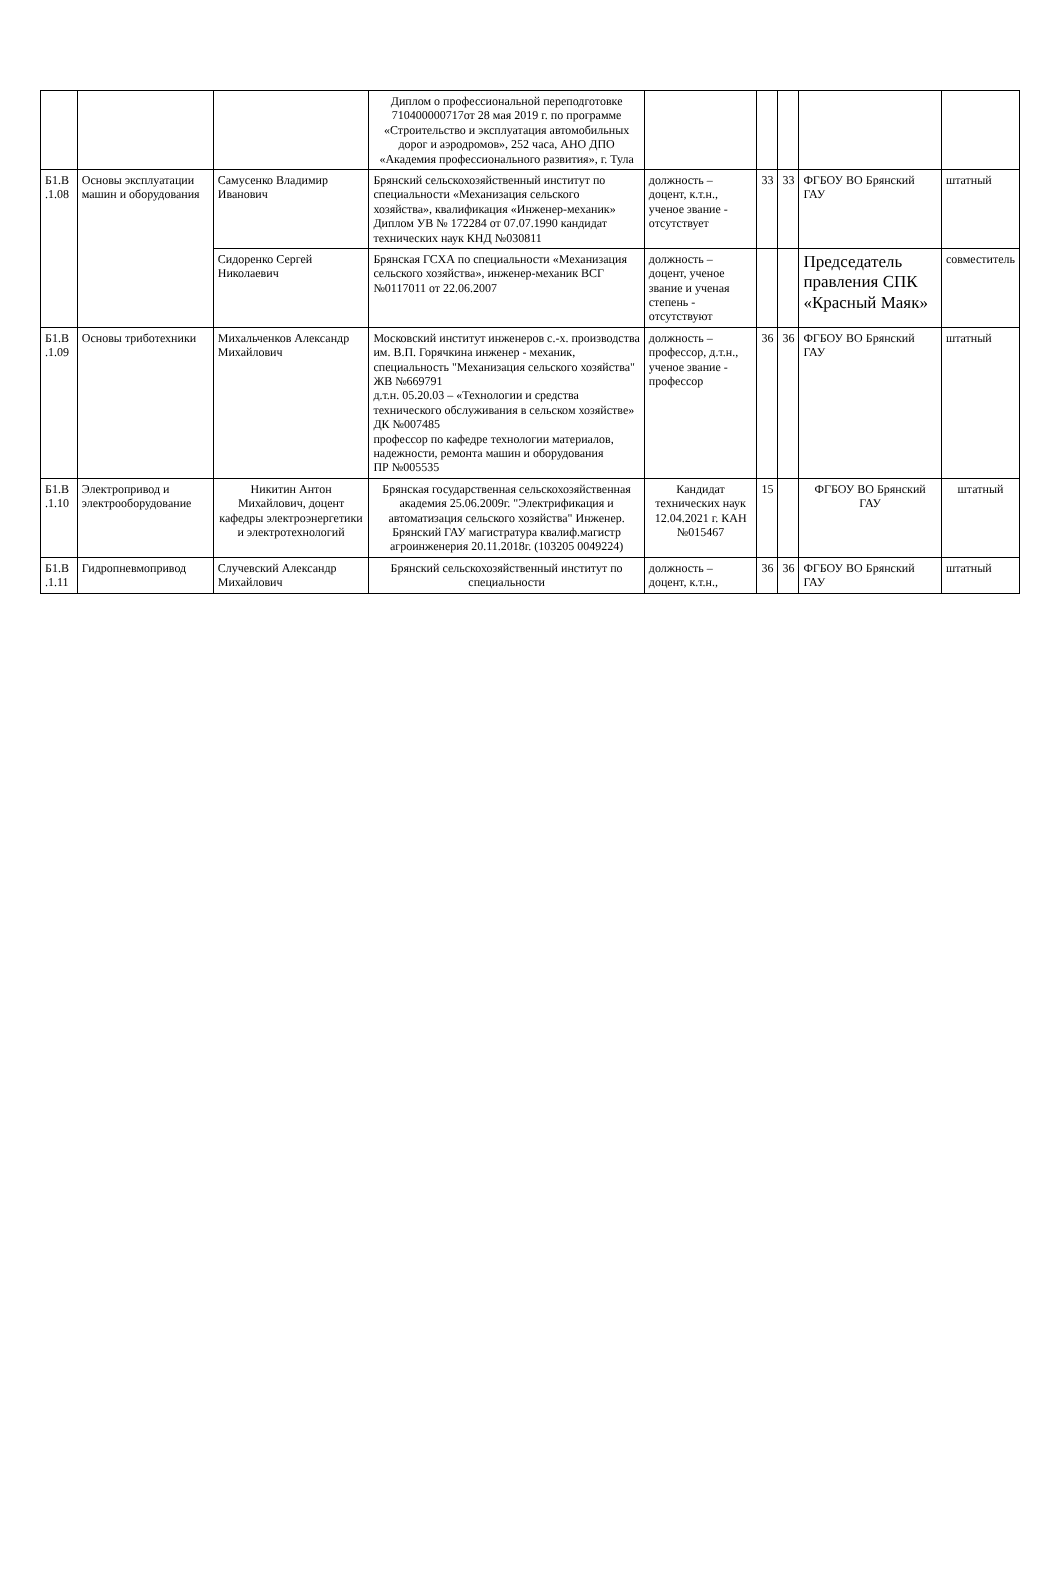| | | | Диплом о профессиональной переподготовке 710400000717от 28 мая 2019 г. по программе «Строительство и эксплуатация автомобильных дорог и аэродромов», 252 часа, АНО ДПО «Академия профессионального развития», г. Тула | | | | | |
| Б1.В .1.08 | Основы эксплуатации машин и оборудования | Самусенко Владимир Иванович | Брянский сельскохозяйственный институт по специальности «Механизация сельского хозяйства», квалификация «Инженер-механик» Диплом УВ № 172284 от 07.07.1990 кандидат технических наук КНД №030811 | должность – доцент, к.т.н., ученое звание - отсутствует | 33 | 33 | ФГБОУ ВО Брянский ГАУ | штатный |
| | | Сидоренко Сергей Николаевич | Брянская ГСХА по специальности «Механизация сельского хозяйства», инженер-механик ВСГ №0117011 от 22.06.2007 | должность – доцент, ученое звание и ученая степень - отсутствуют | | | Председатель правления СПК «Красный Маяк» | совместитель |
| Б1.В .1.09 | Основы триботехники | Михальченков Александр Михайлович | Московский институт инженеров с.-х. производства им. В.П. Горячкина инженер - механик, специальность "Механизация сельского хозяйства" ЖВ №669791 д.т.н. 05.20.03 – «Технологии и средства технического обслуживания в сельском хозяйстве» ДК №007485 профессор по кафедре технологии материалов, надежности, ремонта машин и оборудования ПР №005535 | должность – профессор, д.т.н., ученое звание - профессор | 36 | 36 | ФГБОУ ВО Брянский ГАУ | штатный |
| Б1.В .1.10 | Электропривод и электрооборудование | Никитин Антон Михайлович, доцент кафедры электроэнергетики и электротехнологий | Брянская государственная сельскохозяйственная академия 25.06.2009г. "Электрификация и автоматизация сельского хозяйства" Инженер. Брянский ГАУ магистратура квалиф.магистр агроинженерия 20.11.2018г. (103205 0049224) | Кандидат технических наук 12.04.2021 г. КАН №015467 | 15 | | ФГБОУ ВО Брянский ГАУ | штатный |
| Б1.В .1.11 | Гидропневмопривод | Случевский Александр Михайлович | Брянский сельскохозяйственный институт по специальности | должность – доцент, к.т.н., | 36 | 36 | ФГБОУ ВО Брянский ГАУ | штатный |